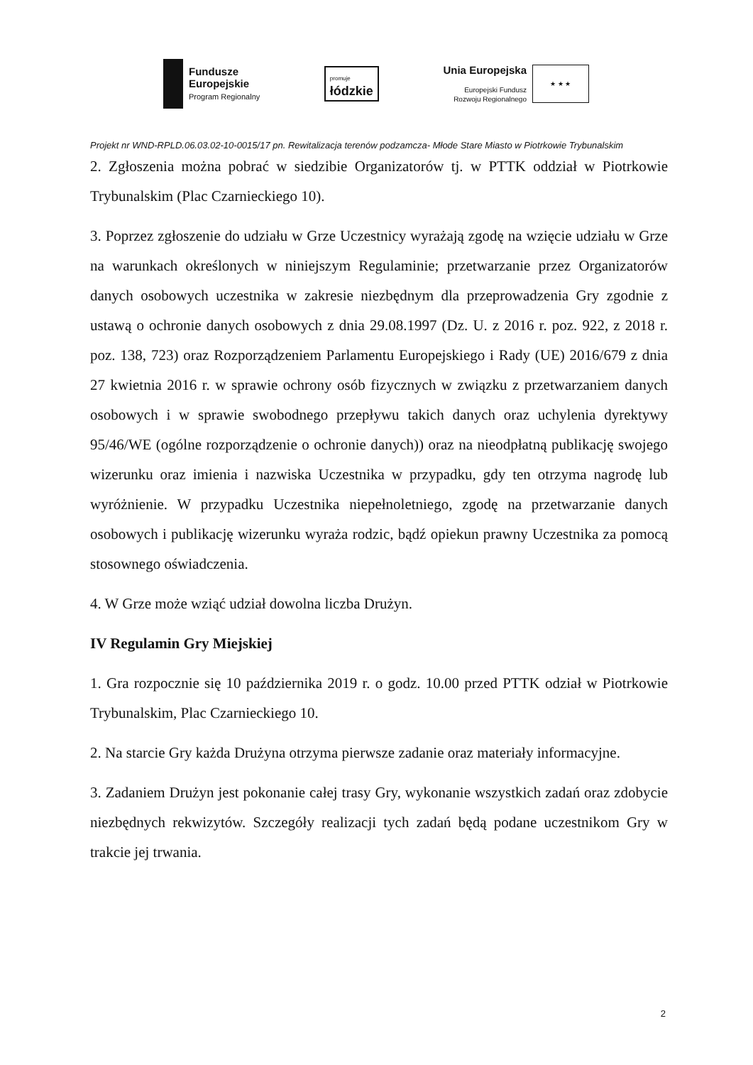Fundusze
Europejskie
Program Regionalny
promuje
łódzkie
Unia Europejska
Europejski Fundusz
Rozwoju Regionalnego
★ ★ ★
Projekt nr WND-RPLD.06.03.02-10-0015/17 pn. Rewitalizacja terenów podzamcza- Młode Stare Miasto w Piotrkowie Trybunalskim
2. Zgłoszenia można pobrać w siedzibie Organizatorów tj. w PTTK oddział w Piotrkowie Trybunalskim (Plac Czarnieckiego 10).
3. Poprzez zgłoszenie do udziału w Grze Uczestnicy wyrażają zgodę na wzięcie udziału w Grze na warunkach określonych w niniejszym Regulaminie; przetwarzanie przez Organizatorów danych osobowych uczestnika w zakresie niezbędnym dla przeprowadzenia Gry zgodnie z ustawą o ochronie danych osobowych z dnia 29.08.1997 (Dz. U. z 2016 r. poz. 922, z 2018 r. poz. 138, 723) oraz Rozporządzeniem Parlamentu Europejskiego i Rady (UE) 2016/679 z dnia 27 kwietnia 2016 r. w sprawie ochrony osób fizycznych w związku z przetwarzaniem danych osobowych i w sprawie swobodnego przepływu takich danych oraz uchylenia dyrektywy 95/46/WE (ogólne rozporządzenie o ochronie danych)) oraz na nieodpłatną publikację swojego wizerunku oraz imienia i nazwiska Uczestnika w przypadku, gdy ten otrzyma nagrodę lub wyróżnienie. W przypadku Uczestnika niepełnoletniego, zgodę na przetwarzanie danych osobowych i publikację wizerunku wyraża rodzic, bądź opiekun prawny Uczestnika za pomocą stosownego oświadczenia.
4. W Grze może wziąć udział dowolna liczba Drużyn.
IV Regulamin Gry Miejskiej
1. Gra rozpocznie się 10 października 2019 r. o godz. 10.00 przed PTTK odział w Piotrkowie Trybunalskim, Plac Czarnieckiego 10.
2. Na starcie Gry każda Drużyna otrzyma pierwsze zadanie oraz materiały informacyjne.
3. Zadaniem Drużyn jest pokonanie całej trasy Gry, wykonanie wszystkich zadań oraz zdobycie niezbędnych rekwizytów. Szczegóły realizacji tych zadań będą podane uczestnikom Gry w trakcie jej trwania.
2